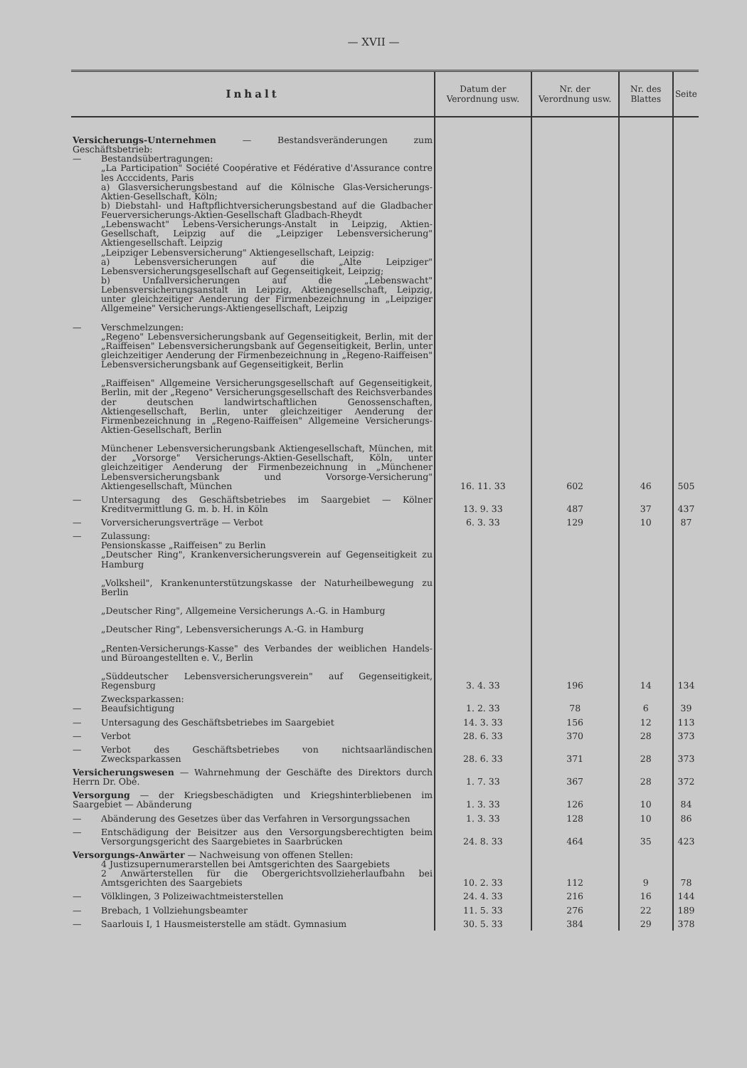— XVII —
| Inhalt | Datum der Verordnung usw. | Nr. der Verordnung usw. | Nr. des Blattes | Seite |
| --- | --- | --- | --- | --- |
| Versicherungs-Unternehmen — Bestandsveränderungen zum Geschäftsbetrieb: — Bestandsübertragungen: „La Participation" Société Coopérative et Fédérative d'Assurance contre les Acccidents, Paris a) Glasversicherungsbestand auf die Kölnische Glas-Versicherungs-Aktien-Gesellschaft, Köln; b) Diebstahl- und Haftpflichtversicherungsbestand auf die Gladbacher Feuerversicherungs-Aktien-Gesellschaft Gladbach-Rheydt „Lebenswacht" Lebens-Versicherungs-Anstalt in Leipzig, Aktien-Gesellschaft, Leipzig auf die „Leipziger Lebensversicherung" Aktiengesellschaft. Leipzig „Leipziger Lebensversicherung" Aktiengesellschaft, Leipzig: a) Lebensversicherungen auf die „Alte Leipziger" Lebensversicherungsgesellschaft auf Gegenseitigkeit, Leipzig; b) Unfallversicherungen auf die „Lebenswacht" Lebensversicherungsanstalt in Leipzig, Aktiengesellschaft, Leipzig, unter gleichzeitiger Aenderung der Firmenbezeichnung in „Leipziger Allgemeine" Versicherungs-Aktiengesellschaft, Leipzig — Verschmelzungen: „Regeno" Lebensversicherungsbank auf Gegenseitigkeit, Berlin, mit der „Raiffeisen" Lebensversicherungsbank auf Gegenseitigkeit, Berlin, unter gleichzeitiger Aenderung der Firmenbezeichnung in „Regeno-Raiffeisen" Lebensversicherungsbank auf Gegenseitigkeit, Berlin „Raiffeisen" Allgemeine Versicherungsgesellschaft auf Gegenseitigkeit, Berlin, mit der „Regeno" Versicherungsgesellschaft des Reichsverbandes der deutschen landwirtschaftlichen Genossenschaften, Aktiengesellschaft, Berlin, unter gleichzeitiger Aenderung der Firmenbezeichnung in „Regeno-Raiffeisen" Allgemeine Versicherungs-Aktien-Gesellschaft, Berlin Münchener Lebensversicherungsbank Aktiengesellschaft, München, mit der „Vorsorge" Versicherungs-Aktien-Gesellschaft, Köln, unter gleichzeitiger Aenderung der Firmenbezeichnung in „Münchener Lebensversicherungsbank und Vorsorge-Versicherung" Aktiengesellschaft, München | 16. 11. 33 | 602 | 46 | 505 |
| — Untersagung des Geschäftsbetriebes im Saargebiet — Kölner Kreditvermittlung G. m. b. H. in Köln | 13. 9. 33 | 487 | 37 | 437 |
| — Vorversicherungsverträge — Verbot | 6. 3. 33 | 129 | 10 | 87 |
| — Zulassung: Pensionskasse „Raiffeisen" zu Berlin „Deutscher Ring", Krankenversicherungsverein auf Gegenseitigkeit zu Hamburg „Volksheil", Krankenunterstützungskasse der Naturheilbewegung zu Berlin „Deutscher Ring", Allgemeine Versicherungs A.-G. in Hamburg „Deutscher Ring", Lebensversicherungs A.-G. in Hamburg „Renten-Versicherungs-Kasse" des Verbandes der weiblichen Handels- und Büroangestellten e. V., Berlin „Süddeutscher Lebensversicherungsverein" auf Gegenseitigkeit, Regensburg | 3. 4. 33 | 196 | 14 | 134 |
| Zwecksparkassen: — Beaufsichtigung | 1. 2. 33 | 78 | 6 | 39 |
| — Untersagung des Geschäftsbetriebes im Saargebiet | 14. 3. 33 | 156 | 12 | 113 |
| — Verbot | 28. 6. 33 | 370 | 28 | 373 |
| — Verbot des Geschäftsbetriebes von nichtsaarländischen Zwecksparkassen | 28. 6. 33 | 371 | 28 | 373 |
| Versicherungswesen — Wahrnehmung der Geschäfte des Direktors durch Herrn Dr. Obé. | 1. 7. 33 | 367 | 28 | 372 |
| Versorgung — der Kriegsbeschädigten und Kriegshinterbliebenen im Saargebiet — Abänderung | 1. 3. 33 | 126 | 10 | 84 |
| — Abänderung des Gesetzes über das Verfahren in Versorgungssachen | 1. 3. 33 | 128 | 10 | 86 |
| — Entschädigung der Beisitzer aus den Versorgungsberechtigten beim Versorgungsgericht des Saargebietes in Saarbrücken | 24. 8. 33 | 464 | 35 | 423 |
| Versorgungs-Anwärter — Nachweisung von offenen Stellen: 4 Justizsupernumerarstellen bei Amtsgerichten des Saargebiets 2 Anwärterstellen für die Obergerichtsvollzieherlaufbahn bei Amtsgerichten des Saargebiets | 10. 2. 33 | 112 | 9 | 78 |
| — Völklingen, 3 Polizeiwachtmeisterstellen | 24. 4. 33 | 216 | 16 | 144 |
| — Brebach, 1 Vollziehungsbeamter | 11. 5. 33 | 276 | 22 | 189 |
| — Saarlouis I, 1 Hausmeisterstelle am städt. Gymnasium | 30. 5. 33 | 384 | 29 | 378 |